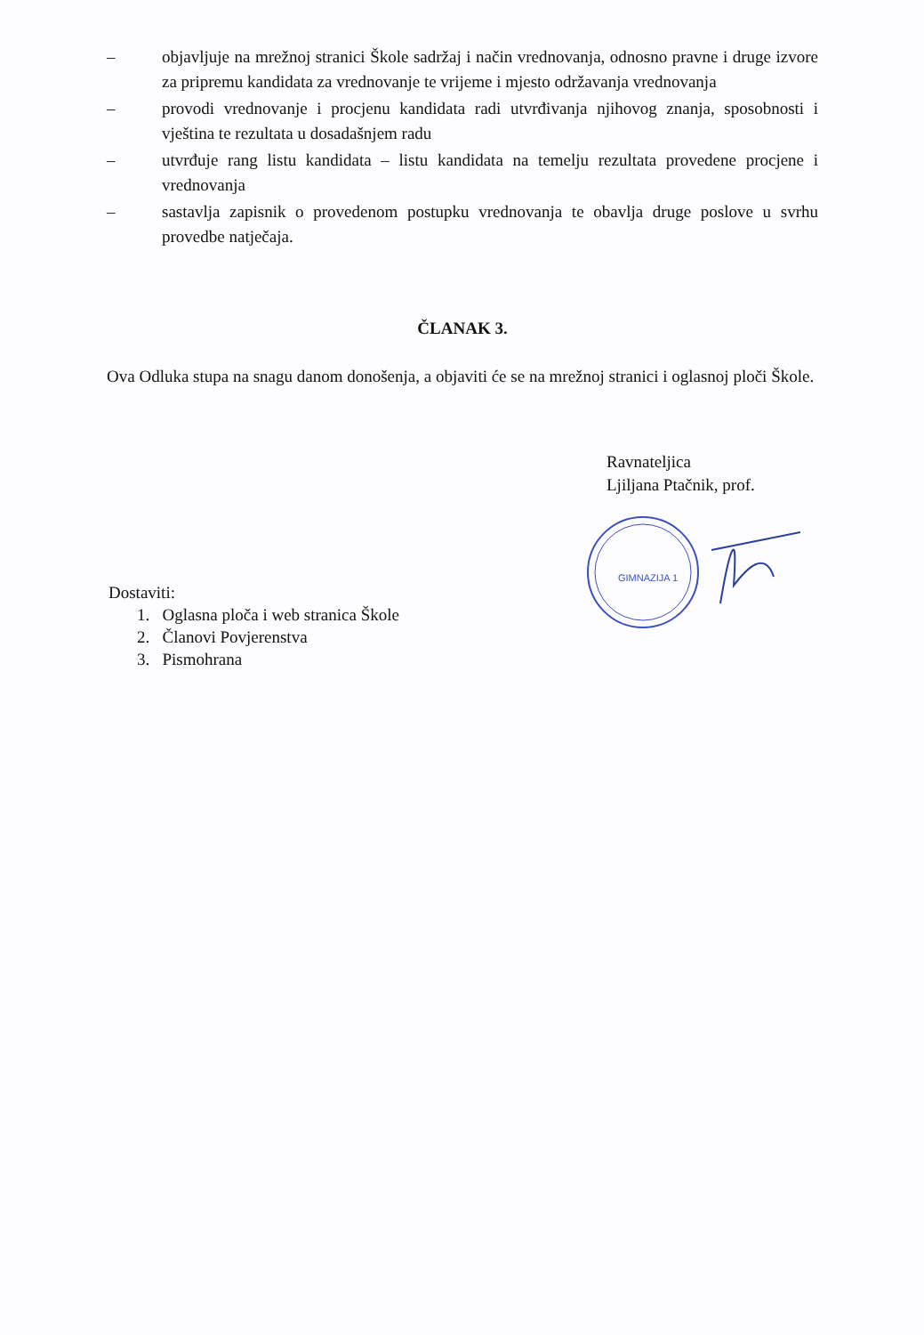– objavljuje na mrežnoj stranici Škole sadržaj i način vrednovanja, odnosno pravne i druge izvore za pripremu kandidata za vrednovanje te vrijeme i mjesto održavanja vrednovanja
– provodi vrednovanje i procjenu kandidata radi utvrđivanja njihovog znanja, sposobnosti i vještina te rezultata u dosadašnjem radu
– utvrđuje rang listu kandidata – listu kandidata na temelju rezultata provedene procjene i vrednovanja
– sastavlja zapisnik o provedenom postupku vrednovanja te obavlja druge poslove u svrhu provedbe natječaja.
ČLANAK 3.
Ova Odluka stupa na snagu danom donošenja, a objaviti će se na mrežnoj stranici i oglasnoj ploči Škole.
Ravnateljica
Ljiljana Ptačnik, prof.
GIMNAZIJA 1
Dostaviti:
1. Oglasna ploča i web stranica Škole
2. Članovi Povjerenstva
3. Pismohrana